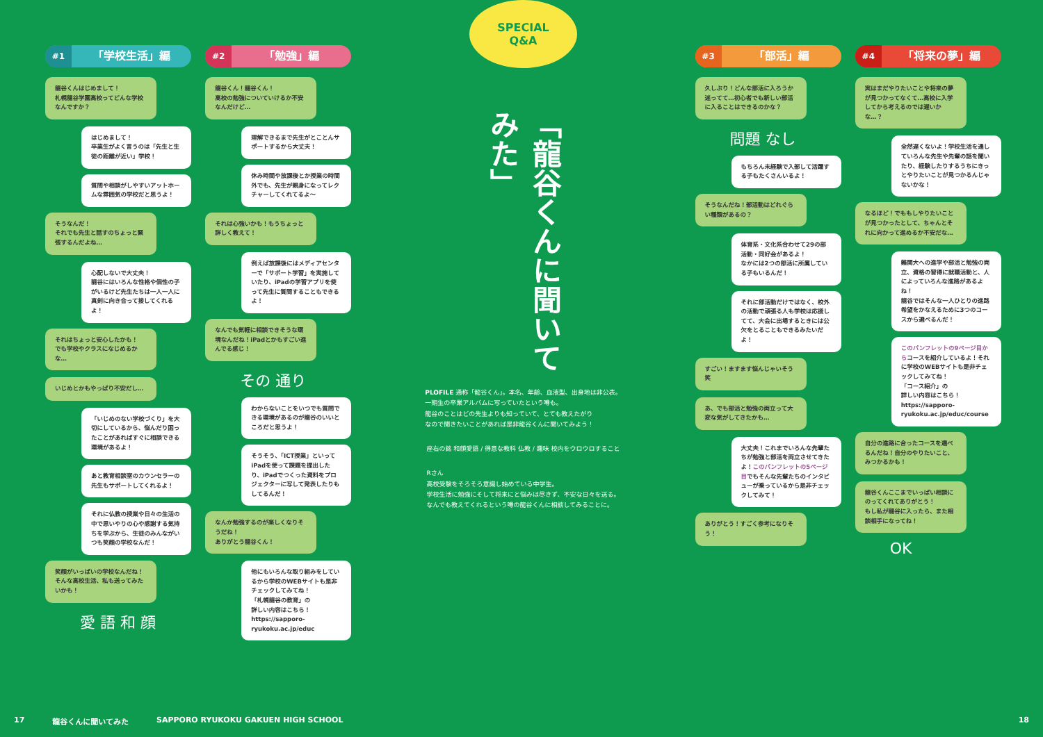#1 「学校生活」編
龍谷くんはじめまして！
札幌龍谷学園高校ってどんな学校なんですか？
はじめまして！
卒業生がよく言うのは「先生と生徒の距離が近い」学校！
質問や相談がしやすいアットホームな雰囲気の学校だと思うよ！
そうなんだ！
それでも先生と話すのちょっと緊張するんだよね…
心配しないで大丈夫！
龍谷にはいろんな性格や個性の子がいるけど先生たちは一人一人に真剣に向き合って接してくれるよ！
それはちょっと安心したかも！
でも学校やクラスになじめるかな…
いじめとかもやっぱり不安だし…
「いじめのない学校づくり」を大切にしているから、悩んだり困ったことがあればすぐに相談できる環境があるよ！
あと教育相談室のカウンセラーの先生もサポートしてくれるよ！
それに仏教の授業や日々の生活の中で思いやりの心や感謝する気持ちを学ぶから、生徒のみんながいつも笑顔の学校なんだ！
笑顔がいっぱいの学校なんだね！
そんな高校生活、私も送ってみたいかも！
愛 語 和 顔
#2 「勉強」編
龍谷くん！龍谷くん！
高校の勉強についていけるか不安なんだけど…
理解できるまで先生がとことんサポートするから大丈夫！
休み時間や放課後とか授業の時間外でも、先生が親身になってレクチャーしてくれてるよ～
それは心強いかも！もうちょっと詳しく教えて！
例えば放課後にはメディアセンターで「サポート学習」を実施していたり、iPadの学習アプリを使って先生に質問することもできるよ！
なんでも気軽に相談できそうな環境なんだね！iPadとかもすごい進んでる感じ！
その 通り
わからないことをいつでも質問できる環境があるのが龍谷のいいところだと思うよ！
そうそう、「ICT授業」といってiPadを使って課題を提出したり、iPadでつくった資料をプロジェクターに写して発表したりもしてるんだ！
なんか勉強するのが楽しくなりそうだね！
ありがとう龍谷くん！
他にもいろんな取り組みをしているから学校のWEBサイトも是非チェックしてみてね！
「札幌龍谷の教育」の
詳しい内容はこちら！
https://sapporo-ryukoku.ac.jp/educ
SPECIAL
Q&A
「龍谷くんに聞いてみた」
PLOFILE 通称「龍谷くん」。本名、年齢、血液型、出身地は非公表。
一期生の卒業アルバムに写っていたという噂も。
龍谷のことはどの先生よりも知っていて、とても教えたがり
なので聞きたいことがあれば是非龍谷くんに聞いてみよう！
座右の銘 和顔愛語 / 得意な教科 仏教 / 趣味 校内をウロウロすること
Rさん
高校受験をそろそろ意識し始めている中学生。
学校生活に勉強にそして将来にと悩みは尽きず、不安な日々を送る。
なんでも教えてくれるという噂の龍谷くんに相談してみることに。
#3 「部活」編
久しぶり！どんな部活に入ろうか迷ってて…初心者でも新しい部活に入ることはできるのかな？
問題 なし
もちろん未経験で入部して活躍する子もたくさんいるよ！
そうなんだね！部活動はどれぐらい種類があるの？
体育系・文化系合わせて29の部活動・同好会があるよ！
なかには2つの部活に所属している子もいるんだ！
それに部活動だけではなく、校外の活動で頑張る人も学校は応援してて、大会に出場するときには公欠をとることもできるみたいだよ！
すごい！ますます悩んじゃいそう笑
あ、でも部活と勉強の両立って大変な気がしてきたかも…
大丈夫！これまでいろんな先輩たちが勉強と部活を両立させてきたよ！このパンフレットの5ページ目でもそんな先輩たちのインタビューが乗っているから是非チェックしてみて！
ありがとう！すごく参考になりそう！
#4 「将来の夢」編
実はまだやりたいことや将来の夢が見つかってなくて…高校に入学してから考えるのでは遅いかな…？
全然遅くないよ！学校生活を通していろんな先生や先輩の話を聞いたり、経験したりするうちにきっとやりたいことが見つかるんじゃないかな！
なるほど！でももしやりたいことが見つかったとして、ちゃんとそれに向かって進めるか不安だな…
難関大への進学や部活と勉強の両立、資格の習得に就職活動と、人によっていろんな進路があるよね！
龍谷ではそんな一人ひとりの進路希望をかなえるために3つのコースから選べるんだ！
このパンフレットの9ページ目からコースを紹介しているよ！それに学校のWEBサイトも是非チェックしてみてね！
「コース紹介」の
詳しい内容はこちら！
https://sapporo-ryukoku.ac.jp/educ/course
自分の進路に合ったコースを選べるんだね！自分のやりたいこと、みつかるかも！
龍谷くんここまでいっぱい相談にのってくれてありがとう！
もし私が龍谷に入ったら、また相談相手になってね！
OK
17 龍谷くんに聞いてみた SAPPORO RYUKOKU GAKUEN HIGH SCHOOL 18